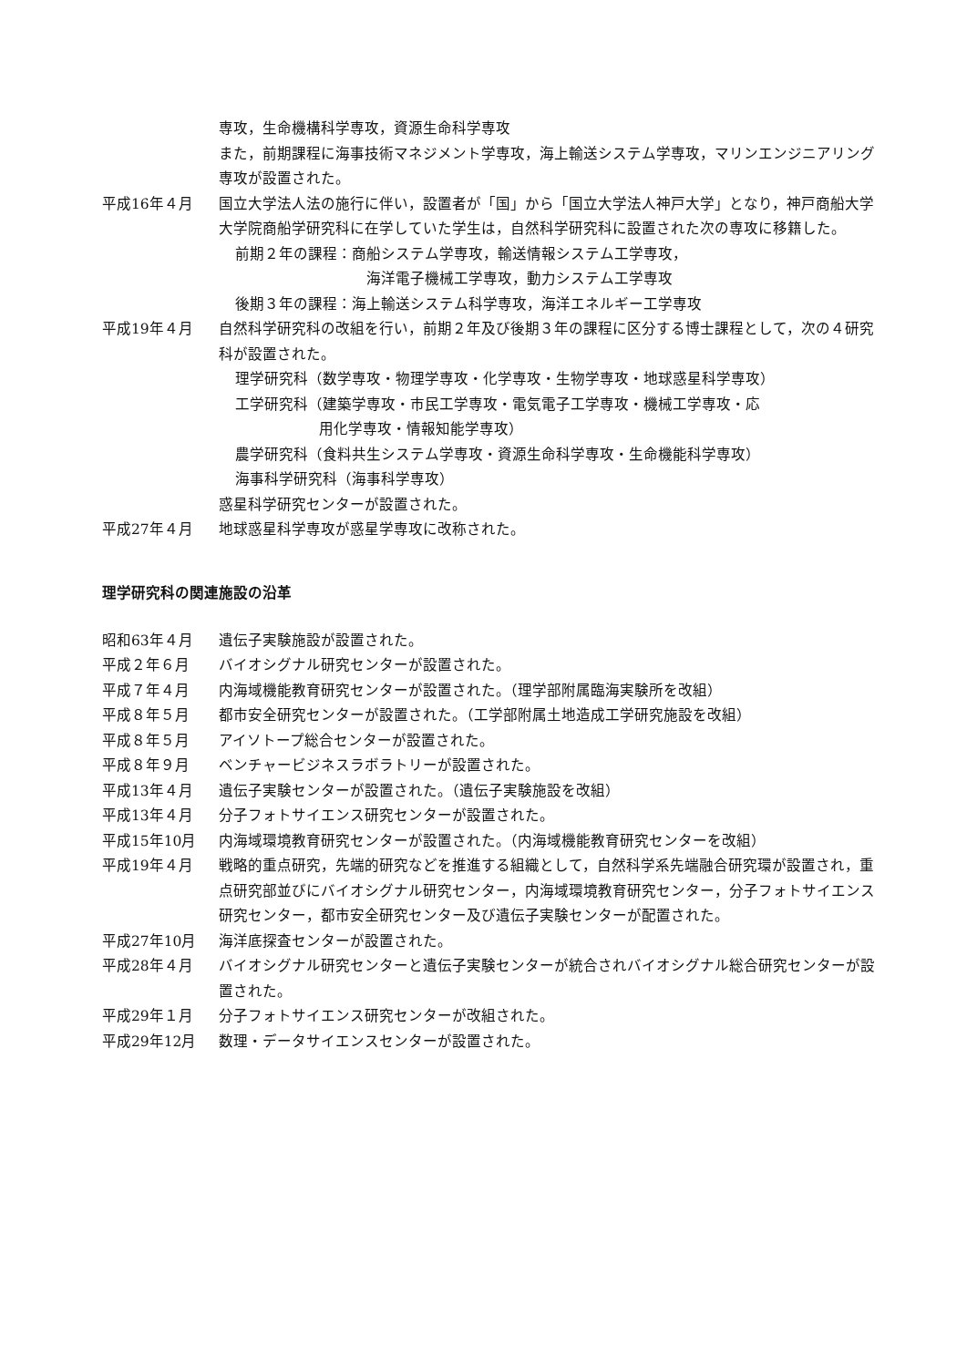専攻，生命機構科学専攻，資源生命科学専攻
また，前期課程に海事技術マネジメント学専攻，海上輸送システム学専攻，マリンエンジニアリング専攻が設置された。
平成16年４月 国立大学法人法の施行に伴い，設置者が「国」から「国立大学法人神戸大学」となり，神戸商船大学大学院商船学研究科に在学していた学生は，自然科学研究科に設置された次の専攻に移籍した。
前期２年の課程：商船システム学専攻，輸送情報システム工学専攻，
海洋電子機械工学専攻，動力システム工学専攻
後期３年の課程：海上輸送システム科学専攻，海洋エネルギー工学専攻
平成19年４月 自然科学研究科の改組を行い，前期２年及び後期３年の課程に区分する博士課程として，次の４研究科が設置された。
理学研究科（数学専攻・物理学専攻・化学専攻・生物学専攻・地球惑星科学専攻）
工学研究科（建築学専攻・市民工学専攻・電気電子工学専攻・機械工学専攻・応
用化学専攻・情報知能学専攻）
農学研究科（食料共生システム学専攻・資源生命科学専攻・生命機能科学専攻）
海事科学研究科（海事科学専攻）
惑星科学研究センターが設置された。
平成27年４月 地球惑星科学専攻が惑星学専攻に改称された。
理学研究科の関連施設の沿革
昭和63年４月 遺伝子実験施設が設置された。
平成２年６月 バイオシグナル研究センターが設置された。
平成７年４月 内海域機能教育研究センターが設置された。（理学部附属臨海実験所を改組）
平成８年５月 都市安全研究センターが設置された。（工学部附属土地造成工学研究施設を改組）
平成８年５月 アイソトープ総合センターが設置された。
平成８年９月 ベンチャービジネスラボラトリーが設置された。
平成13年４月 遺伝子実験センターが設置された。（遺伝子実験施設を改組）
平成13年４月 分子フォトサイエンス研究センターが設置された。
平成15年10月 内海域環境教育研究センターが設置された。（内海域機能教育研究センターを改組）
平成19年４月 戦略的重点研究，先端的研究などを推進する組織として，自然科学系先端融合研究環が設置され，重点研究部並びにバイオシグナル研究センター，内海域環境教育研究センター，分子フォトサイエンス研究センター，都市安全研究センター及び遺伝子実験センターが配置された。
平成27年10月 海洋底探査センターが設置された。
平成28年４月 バイオシグナル研究センターと遺伝子実験センターが統合されバイオシグナル総合研究センターが設置された。
平成29年１月 分子フォトサイエンス研究センターが改組された。
平成29年12月 数理・データサイエンスセンターが設置された。